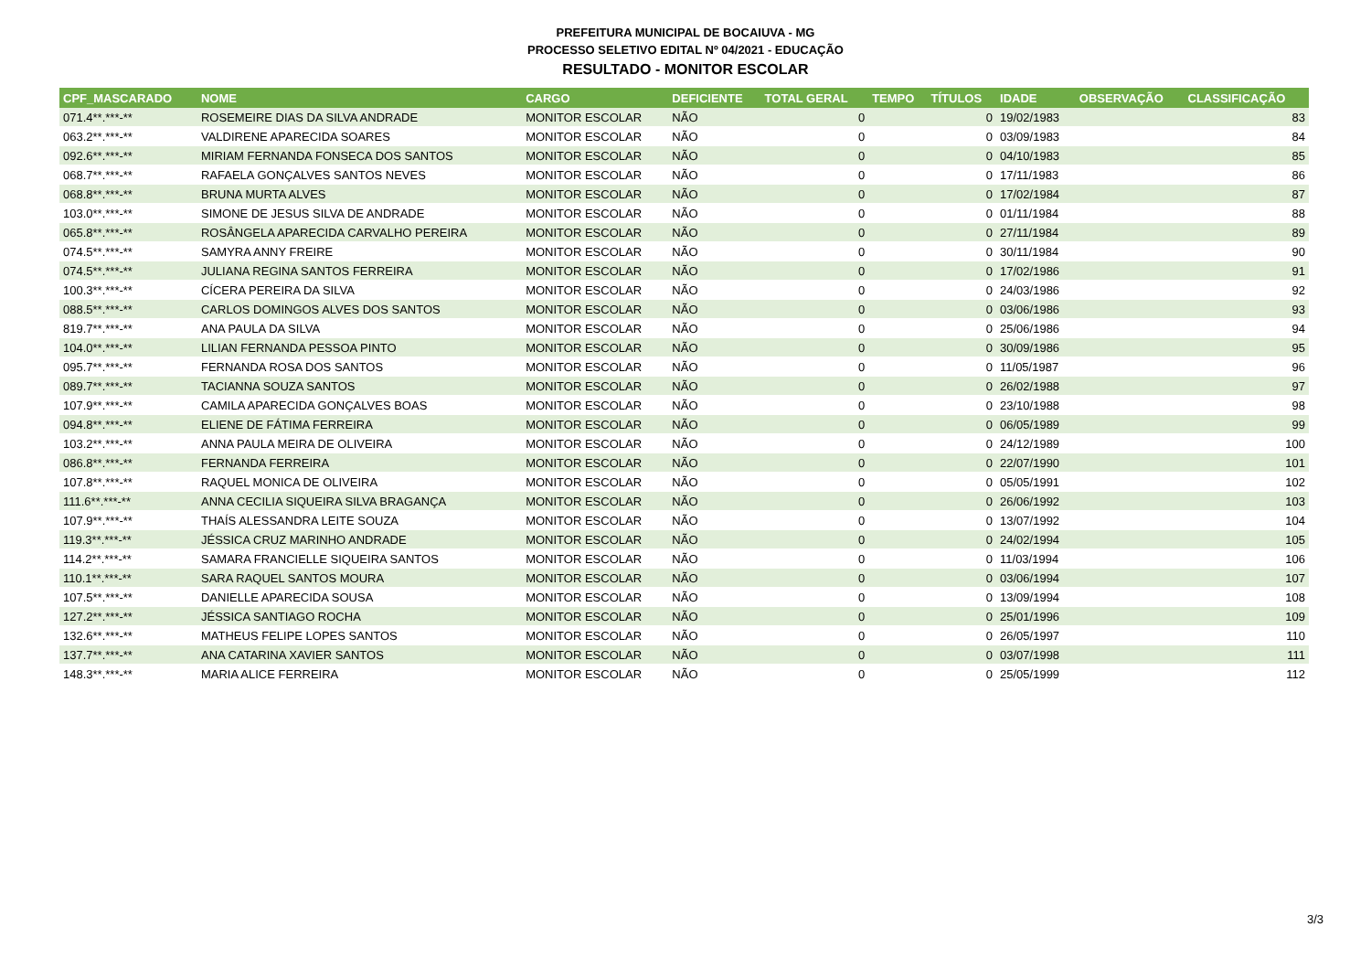PREFEITURA MUNICIPAL DE BOCAIUVA - MG
PROCESSO SELETIVO EDITAL Nº 04/2021 - EDUCAÇÃO
RESULTADO - MONITOR ESCOLAR
| CPF_MASCARADO | NOME | CARGO | DEFICIENTE | TOTAL GERAL | TEMPO | TÍTULOS | IDADE | OBSERVAÇÃO | CLASSIFICAÇÃO |
| --- | --- | --- | --- | --- | --- | --- | --- | --- | --- |
| 071.4**.***-** | ROSEMEIRE DIAS DA SILVA ANDRADE | MONITOR ESCOLAR | NÃO | 0 | | 0 | 19/02/1983 | | 83 |
| 063.2**.***-** | VALDIRENE APARECIDA SOARES | MONITOR ESCOLAR | NÃO | 0 | | 0 | 03/09/1983 | | 84 |
| 092.6**.***-** | MIRIAM FERNANDA FONSECA DOS SANTOS | MONITOR ESCOLAR | NÃO | 0 | | 0 | 04/10/1983 | | 85 |
| 068.7**.***-** | RAFAELA GONÇALVES SANTOS NEVES | MONITOR ESCOLAR | NÃO | 0 | | 0 | 17/11/1983 | | 86 |
| 068.8**.***-** | BRUNA MURTA ALVES | MONITOR ESCOLAR | NÃO | 0 | | 0 | 17/02/1984 | | 87 |
| 103.0**.***-** | SIMONE DE JESUS SILVA DE ANDRADE | MONITOR ESCOLAR | NÃO | 0 | | 0 | 01/11/1984 | | 88 |
| 065.8**.***-** | ROSÂNGELA APARECIDA CARVALHO PEREIRA | MONITOR ESCOLAR | NÃO | 0 | | 0 | 27/11/1984 | | 89 |
| 074.5**.***-** | SAMYRA ANNY FREIRE | MONITOR ESCOLAR | NÃO | 0 | | 0 | 30/11/1984 | | 90 |
| 074.5**.***-** | JULIANA REGINA SANTOS FERREIRA | MONITOR ESCOLAR | NÃO | 0 | | 0 | 17/02/1986 | | 91 |
| 100.3**.***-** | CÍCERA PEREIRA DA SILVA | MONITOR ESCOLAR | NÃO | 0 | | 0 | 24/03/1986 | | 92 |
| 088.5**.***-** | CARLOS DOMINGOS ALVES DOS SANTOS | MONITOR ESCOLAR | NÃO | 0 | | 0 | 03/06/1986 | | 93 |
| 819.7**.***-** | ANA PAULA DA SILVA | MONITOR ESCOLAR | NÃO | 0 | | 0 | 25/06/1986 | | 94 |
| 104.0**.***-** | LILIAN FERNANDA PESSOA PINTO | MONITOR ESCOLAR | NÃO | 0 | | 0 | 30/09/1986 | | 95 |
| 095.7**.***-** | FERNANDA ROSA DOS SANTOS | MONITOR ESCOLAR | NÃO | 0 | | 0 | 11/05/1987 | | 96 |
| 089.7**.***-** | TACIANNA SOUZA SANTOS | MONITOR ESCOLAR | NÃO | 0 | | 0 | 26/02/1988 | | 97 |
| 107.9**.***-** | CAMILA APARECIDA GONÇALVES BOAS | MONITOR ESCOLAR | NÃO | 0 | | 0 | 23/10/1988 | | 98 |
| 094.8**.***-** | ELIENE DE FÁTIMA FERREIRA | MONITOR ESCOLAR | NÃO | 0 | | 0 | 06/05/1989 | | 99 |
| 103.2**.***-** | ANNA PAULA MEIRA DE OLIVEIRA | MONITOR ESCOLAR | NÃO | 0 | | 0 | 24/12/1989 | | 100 |
| 086.8**.***-** | FERNANDA FERREIRA | MONITOR ESCOLAR | NÃO | 0 | | 0 | 22/07/1990 | | 101 |
| 107.8**.***-** | RAQUEL MONICA DE OLIVEIRA | MONITOR ESCOLAR | NÃO | 0 | | 0 | 05/05/1991 | | 102 |
| 111.6**.***-** | ANNA CECILIA SIQUEIRA SILVA BRAGANÇA | MONITOR ESCOLAR | NÃO | 0 | | 0 | 26/06/1992 | | 103 |
| 107.9**.***-** | THAÍS ALESSANDRA LEITE SOUZA | MONITOR ESCOLAR | NÃO | 0 | | 0 | 13/07/1992 | | 104 |
| 119.3**.***-** | JÉSSICA CRUZ MARINHO ANDRADE | MONITOR ESCOLAR | NÃO | 0 | | 0 | 24/02/1994 | | 105 |
| 114.2**.***-** | SAMARA FRANCIELLE SIQUEIRA SANTOS | MONITOR ESCOLAR | NÃO | 0 | | 0 | 11/03/1994 | | 106 |
| 110.1**.***-** | SARA RAQUEL SANTOS MOURA | MONITOR ESCOLAR | NÃO | 0 | | 0 | 03/06/1994 | | 107 |
| 107.5**.***-** | DANIELLE APARECIDA SOUSA | MONITOR ESCOLAR | NÃO | 0 | | 0 | 13/09/1994 | | 108 |
| 127.2**.***-** | JÉSSICA SANTIAGO ROCHA | MONITOR ESCOLAR | NÃO | 0 | | 0 | 25/01/1996 | | 109 |
| 132.6**.***-** | MATHEUS FELIPE LOPES SANTOS | MONITOR ESCOLAR | NÃO | 0 | | 0 | 26/05/1997 | | 110 |
| 137.7**.***-** | ANA CATARINA XAVIER SANTOS | MONITOR ESCOLAR | NÃO | 0 | | 0 | 03/07/1998 | | 111 |
| 148.3**.***-** | MARIA ALICE FERREIRA | MONITOR ESCOLAR | NÃO | 0 | | 0 | 25/05/1999 | | 112 |
3/3